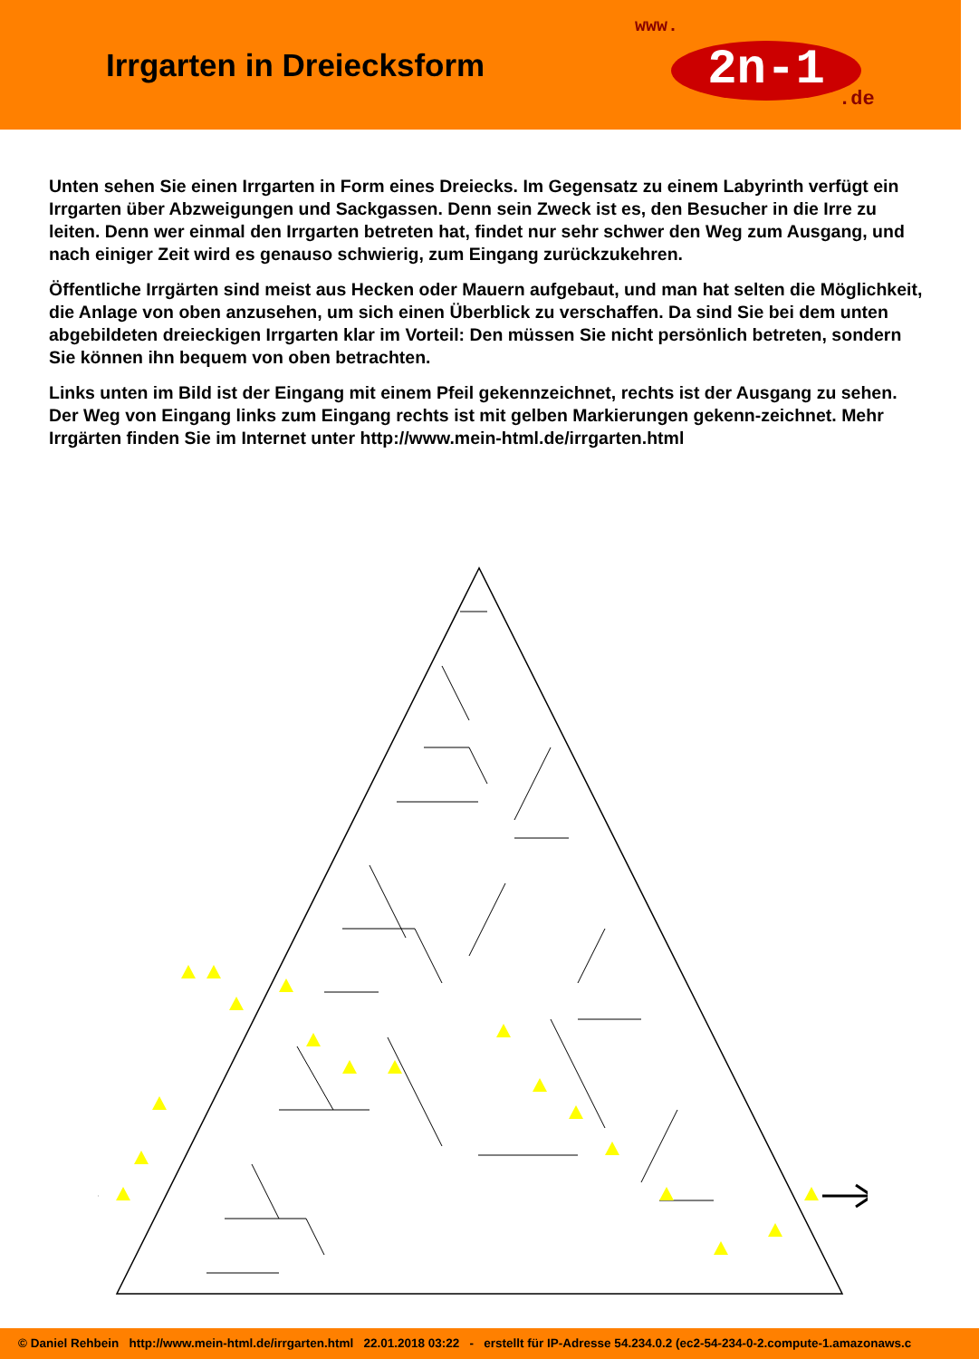Irrgarten in Dreiecksform
www.
2n-1
.de
Unten sehen Sie einen Irrgarten in Form eines Dreiecks. Im Gegensatz zu einem Labyrinth verfügt ein Irrgarten über Abzweigungen und Sackgassen. Denn sein Zweck ist es, den Besucher in die Irre zu leiten. Denn wer einmal den Irrgarten betreten hat, findet nur sehr schwer den Weg zum Ausgang, und nach einiger Zeit wird es genauso schwierig, zum Eingang zurückzukehren.
Öffentliche Irrgärten sind meist aus Hecken oder Mauern aufgebaut, und man hat selten die Möglichkeit, die Anlage von oben anzusehen, um sich einen Überblick zu verschaffen. Da sind Sie bei dem unten abgebildeten dreieckigen Irrgarten klar im Vorteil: Den müssen Sie nicht persönlich betreten, sondern Sie können ihn bequem von oben betrachten.
Links unten im Bild ist der Eingang mit einem Pfeil gekennzeichnet, rechts ist der Ausgang zu sehen. Der Weg von Eingang links zum Eingang rechts ist mit gelben Markierungen gekenn-zeichnet. Mehr Irrgärten finden Sie im Internet unter http://www.mein-html.de/irrgarten.html
© Daniel Rehbein http://www.mein-html.de/irrgarten.html 22.01.2018 03:22 - erstellt für IP-Adresse 54.234.0.2 (ec2-54-234-0-2.compute-1.amazonaws.c